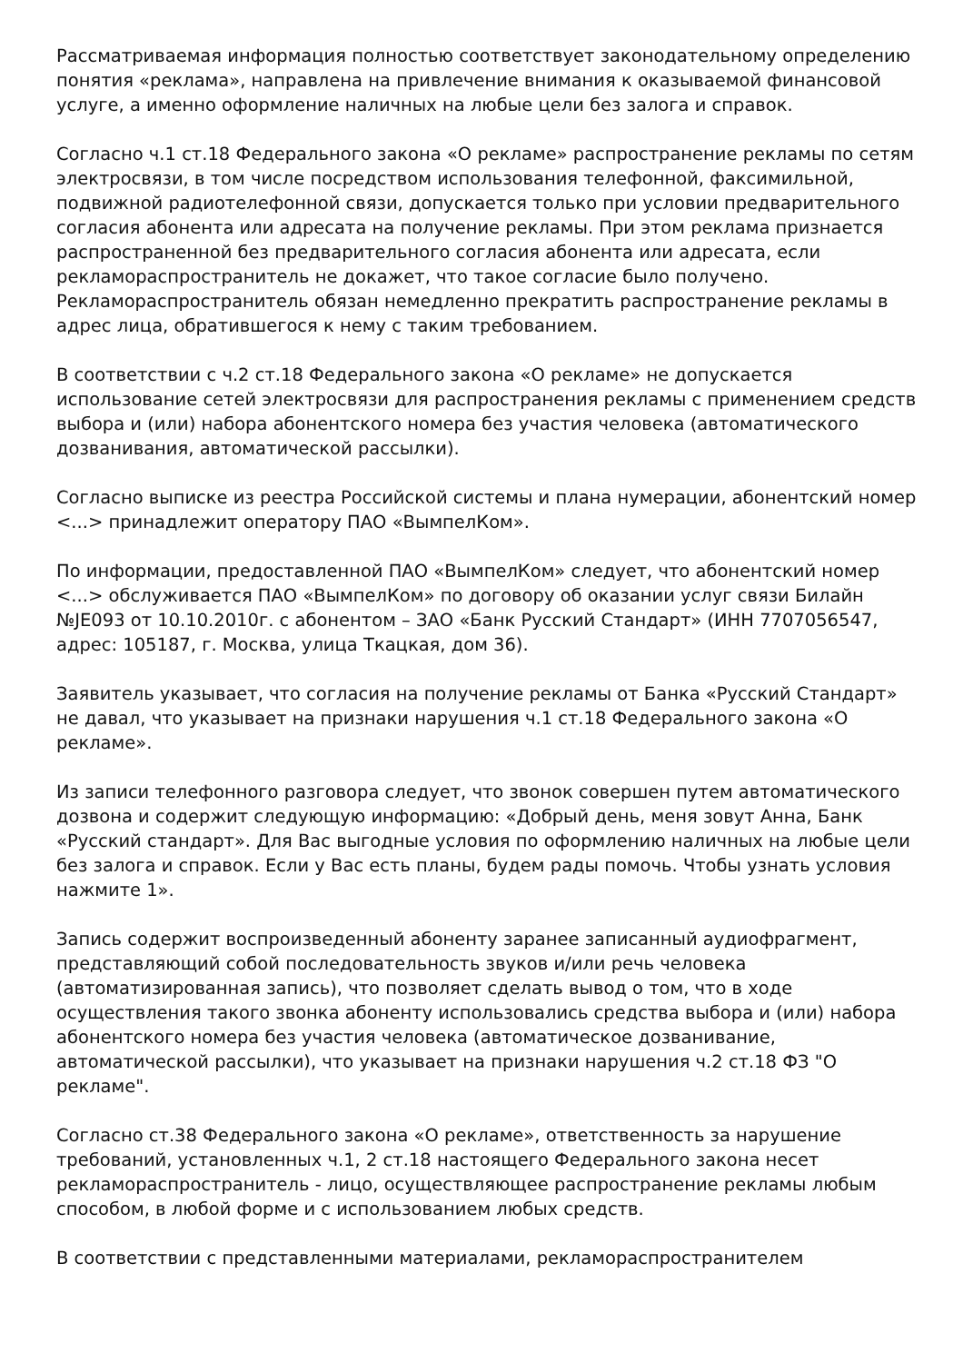Рассматриваемая информация полностью соответствует законодательному определению понятия «реклама», направлена на привлечение внимания к оказываемой финансовой услуге, а именно оформление наличных на любые цели без залога и справок.
Согласно ч.1 ст.18 Федерального закона «О рекламе» распространение рекламы по сетям электросвязи, в том числе посредством использования телефонной, факсимильной, подвижной радиотелефонной связи, допускается только при условии предварительного согласия абонента или адресата на получение рекламы. При этом реклама признается распространенной без предварительного согласия абонента или адресата, если рекламораспространитель не докажет, что такое согласие было получено. Рекламораспространитель обязан немедленно прекратить распространение рекламы в адрес лица, обратившегося к нему с таким требованием.
В соответствии с ч.2 ст.18 Федерального закона «О рекламе» не допускается использование сетей электросвязи для распространения рекламы с применением средств выбора и (или) набора абонентского номера без участия человека (автоматического дозванивания, автоматической рассылки).
Согласно выписке из реестра Российской системы и плана нумерации, абонентский номер <...> принадлежит оператору ПАО «ВымпелКом».
По информации, предоставленной ПАО «ВымпелКом» следует, что абонентский номер <...> обслуживается ПАО «ВымпелКом» по договору об оказании услуг связи Билайн №JE093 от 10.10.2010г. с абонентом – ЗАО «Банк Русский Стандарт» (ИНН 7707056547, адрес: 105187, г. Москва, улица Ткацкая, дом 36).
Заявитель указывает, что согласия на получение рекламы от Банка «Русский Стандарт» не давал, что указывает на признаки нарушения ч.1 ст.18 Федерального закона «О рекламе».
Из записи телефонного разговора следует, что звонок совершен путем автоматического дозвона и содержит следующую информацию: «Добрый день, меня зовут Анна, Банк «Русский стандарт». Для Вас выгодные условия по оформлению наличных на любые цели без залога и справок. Если у Вас есть планы, будем рады помочь. Чтобы узнать условия нажмите 1».
Запись содержит воспроизведенный абоненту заранее записанный аудиофрагмент, представляющий собой последовательность звуков и/или речь человека (автоматизированная запись), что позволяет сделать вывод о том, что в ходе осуществления такого звонка абоненту использовались средства выбора и (или) набора абонентского номера без участия человека (автоматическое дозванивание, автоматической рассылки), что указывает на признаки нарушения ч.2 ст.18 ФЗ "О рекламе".
Согласно ст.38 Федерального закона «О рекламе», ответственность за нарушение требований, установленных ч.1, 2 ст.18 настоящего Федерального закона несет рекламораспространитель - лицо, осуществляющее распространение рекламы любым способом, в любой форме и с использованием любых средств.
В соответствии с представленными материалами, рекламораспространителем